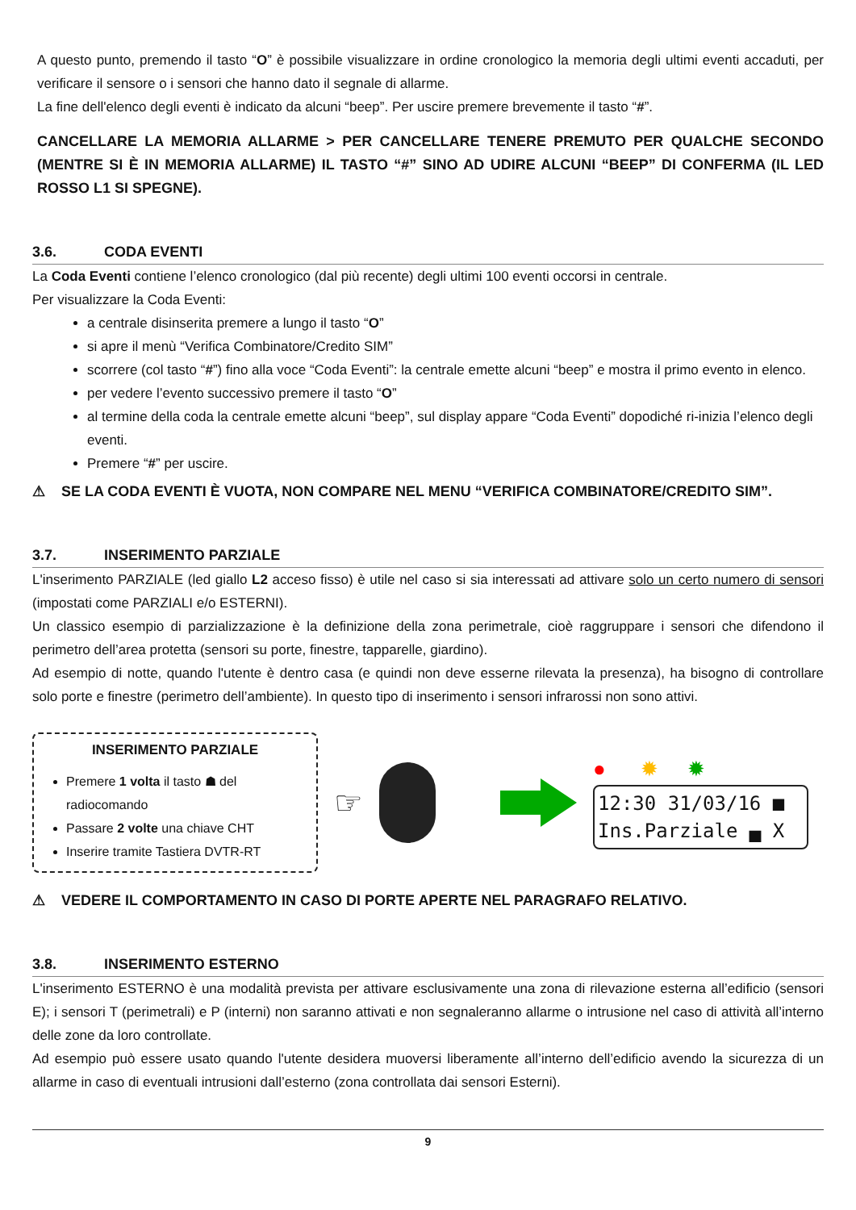A questo punto, premendo il tasto “O” è possibile visualizzare in ordine cronologico la memoria degli ultimi eventi accaduti, per verificare il sensore o i sensori che hanno dato il segnale di allarme.
La fine dell'elenco degli eventi è indicato da alcuni “beep”. Per uscire premere brevemente il tasto “#”.
CANCELLARE LA MEMORIA ALLARME > PER CANCELLARE TENERE PREMUTO PER QUALCHE SECONDO (MENTRE SI È IN MEMORIA ALLARME) IL TASTO “#” SINO AD UDIRE ALCUNI “BEEP” DI CONFERMA (IL LED ROSSO L1 SI SPEGNE).
3.6. CODA EVENTI
La Coda Eventi contiene l’elenco cronologico (dal più recente) degli ultimi 100 eventi occorsi in centrale.
Per visualizzare la Coda Eventi:
a centrale disinserita premere a lungo il tasto “O”
si apre il menù “Verifica Combinatore/Credito SIM”
scorrere (col tasto “#”) fino alla voce “Coda Eventi”: la centrale emette alcuni “beep” e mostra il primo evento in elenco.
per vedere l’evento successivo premere il tasto “O”
al termine della coda la centrale emette alcuni “beep”, sul display appare “Coda Eventi” dopodiché ri-inizia l’elenco degli eventi.
Premere “#” per uscire.
⚠ SE LA CODA EVENTI È VUOTA, NON COMPARE NEL MENU “VERIFICA COMBINATORE/CREDITO SIM”.
3.7. INSERIMENTO PARZIALE
L'inserimento PARZIALE (led giallo L2 acceso fisso) è utile nel caso si sia interessati ad attivare solo un certo numero di sensori (impostati come PARZIALI e/o ESTERNI).
Un classico esempio di parzializzazione è la definizione della zona perimetrale, cioè raggruppare i sensori che difendono il perimetro dell’area protetta (sensori su porte, finestre, tapparelle, giardino).
Ad esempio di notte, quando l'utente è dentro casa (e quindi non deve esserne rilevata la presenza), ha bisogno di controllare solo porte e finestre (perimetro dell’ambiente). In questo tipo di inserimento i sensori infrarossi non sono attivi.
INSERIMENTO PARZIALE
Premere 1 volta il tasto ☗ del radiocomando
Passare 2 volte una chiave CHT
Inserire tramite Tastiera DVTR-RT
☞
● ✹ ✹
12:30 31/03/16 ■ Ins.Parziale ▄ X
⚠ VEDERE IL COMPORTAMENTO IN CASO DI PORTE APERTE NEL PARAGRAFO RELATIVO.
3.8. INSERIMENTO ESTERNO
L'inserimento ESTERNO è una modalità prevista per attivare esclusivamente una zona di rilevazione esterna all’edificio (sensori E); i sensori T (perimetrali) e P (interni) non saranno attivati e non segnaleranno allarme o intrusione nel caso di attività all’interno delle zone da loro controllate.
Ad esempio può essere usato quando l'utente desidera muoversi liberamente all’interno dell’edificio avendo la sicurezza di un allarme in caso di eventuali intrusioni dall’esterno (zona controllata dai sensori Esterni).
9